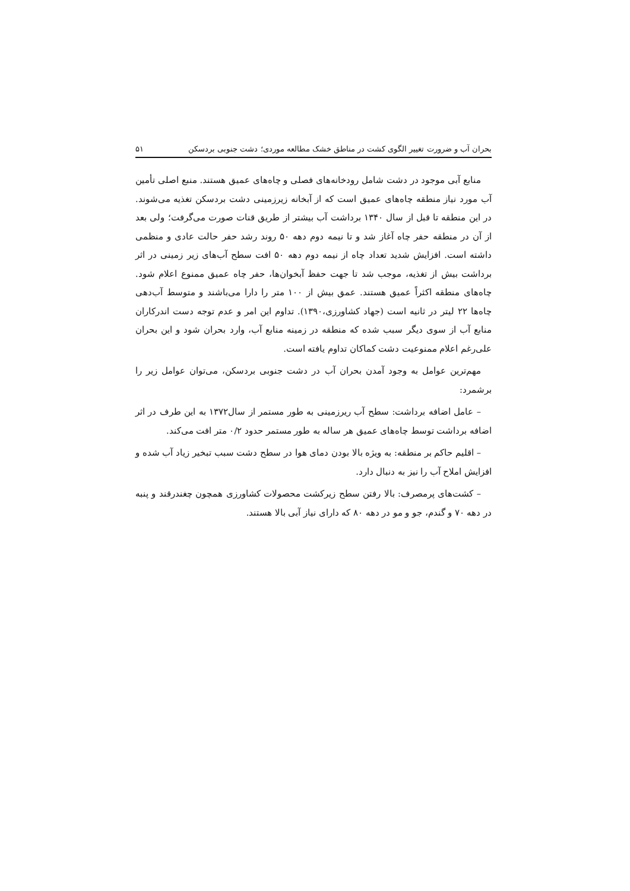بحران آب و ضرورت تغییر الگوی کشت در مناطق خشک مطالعه موردی؛ دشت جنوبی بردسکن ۵۱
منابع آبی موجود در دشت شامل رودخانه‌های فصلی و چاه‌های عمیق هستند. منبع اصلی تأمین آب مورد نیاز منطقه چاه‌های عمیق است که از آبخانه زیرزمینی دشت بردسکن تغذیه می‌شوند. در این منطقه تا قبل از سال ۱۳۴۰ برداشت آب بیشتر از طریق قنات صورت می‌گرفت؛ ولی بعد از آن در منطقه حفر چاه آغاز شد و تا نیمه دوم دهه ۵۰ روند رشد حفر حالت عادی و منظمی داشته است. افزایش شدید تعداد چاه از نیمه دوم دهه ۵۰ افت سطح آب‌های زیر زمینی در اثر برداشت بیش از تغذیه، موجب شد تا جهت حفظ آبخوان‌ها، حفر چاه عمیق ممنوع اعلام شود. چاه‌های منطقه اکثراً عمیق هستند. عمق بیش از ۱۰۰ متر را دارا می‌باشند و متوسط آب‌دهی چاه‌ها ۲۲ لیتر در ثانیه است (جهاد کشاورزی،۱۳۹۰). تداوم این امر و عدم توجه دست اندرکاران منابع آب از سوی دیگر سبب شده که منطقه در زمینه منابع آب، وارد بحران شود و این بحران علی‌رغم اعلام ممنوعیت دشت کماکان تداوم یافته است.
مهم‌ترین عوامل به وجود آمدن بحران آب در دشت جنوبی بردسکن، می‌توان عوامل زیر را برشمرد:
– عامل اضافه برداشت: سطح آب ریرزمینی به طور مستمر از سال۱۳۷۲ به این طرف در اثر اضافه برداشت توسط چاه‌های عمیق هر ساله به طور مستمر حدود ۰/۲ متر افت می‌کند.
– اقلیم حاکم بر منطقه: به ویژه بالا بودن دمای هوا در سطح دشت سبب تبخیر زیاد آب شده و افزایش املاح آب را نیز به دنبال دارد.
– کشت‌های پرمصرف: بالا رفتن سطح زیرکشت محصولات کشاورزی همچون چغندرقند و پنبه در دهه ۷۰ و گندم، جو و مو در دهه ۸۰ که دارای نیاز آبی بالا هستند.